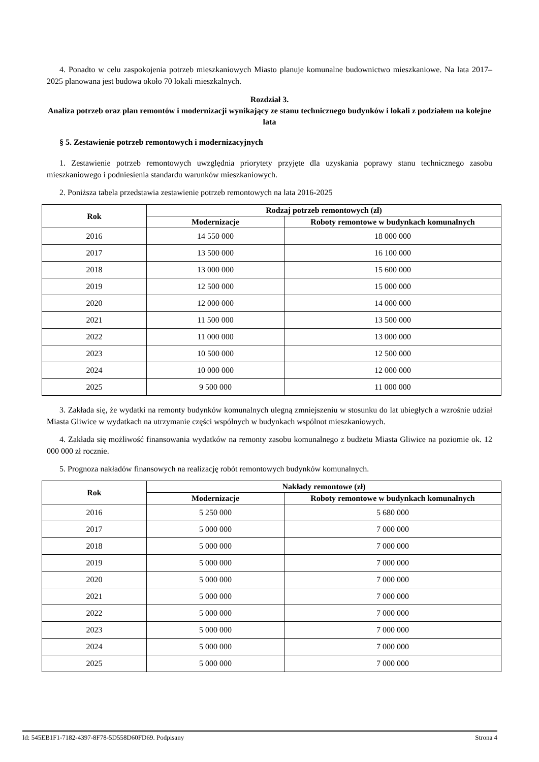4. Ponadto w celu zaspokojenia potrzeb mieszkaniowych Miasto planuje komunalne budownictwo mieszkaniowe. Na lata 2017–2025 planowana jest budowa około 70 lokali mieszkalnych.
Rozdział 3.
Analiza potrzeb oraz plan remontów i modernizacji wynikający ze stanu technicznego budynków i lokali z podziałem na kolejne lata
§ 5. Zestawienie potrzeb remontowych i modernizacyjnych
1. Zestawienie potrzeb remontowych uwzględnia priorytety przyjęte dla uzyskania poprawy stanu technicznego zasobu mieszkaniowego i podniesienia standardu warunków mieszkaniowych.
2. Poniższa tabela przedstawia zestawienie potrzeb remontowych na lata 2016-2025
| Rok | Rodzaj potrzeb remontowych (zł) | |
| --- | --- | --- |
| | Modernizacje | Roboty remontowe w budynkach komunalnych |
| 2016 | 14 550 000 | 18 000 000 |
| 2017 | 13 500 000 | 16 100 000 |
| 2018 | 13 000 000 | 15 600 000 |
| 2019 | 12 500 000 | 15 000 000 |
| 2020 | 12 000 000 | 14 000 000 |
| 2021 | 11 500 000 | 13 500 000 |
| 2022 | 11 000 000 | 13 000 000 |
| 2023 | 10 500 000 | 12 500 000 |
| 2024 | 10 000 000 | 12 000 000 |
| 2025 | 9 500 000 | 11 000 000 |
3. Zakłada się, że wydatki na remonty budynków komunalnych ulegną zmniejszeniu w stosunku do lat ubiegłych a wzrośnie udział Miasta Gliwice w wydatkach na utrzymanie części wspólnych w budynkach wspólnot mieszkaniowych.
4. Zakłada się możliwość finansowania wydatków na remonty zasobu komunalnego z budżetu Miasta Gliwice na poziomie ok. 12 000 000 zł rocznie.
5. Prognoza nakładów finansowych na realizację robót remontowych budynków komunalnych.
| Rok | Nakłady remontowe (zł) | |
| --- | --- | --- |
| | Modernizacje | Roboty remontowe w budynkach komunalnych |
| 2016 | 5 250 000 | 5 680 000 |
| 2017 | 5 000 000 | 7 000 000 |
| 2018 | 5 000 000 | 7 000 000 |
| 2019 | 5 000 000 | 7 000 000 |
| 2020 | 5 000 000 | 7 000 000 |
| 2021 | 5 000 000 | 7 000 000 |
| 2022 | 5 000 000 | 7 000 000 |
| 2023 | 5 000 000 | 7 000 000 |
| 2024 | 5 000 000 | 7 000 000 |
| 2025 | 5 000 000 | 7 000 000 |
Id: 545EB1F1-7182-4397-8F78-5D558D60FD69. Podpisany Strona 4